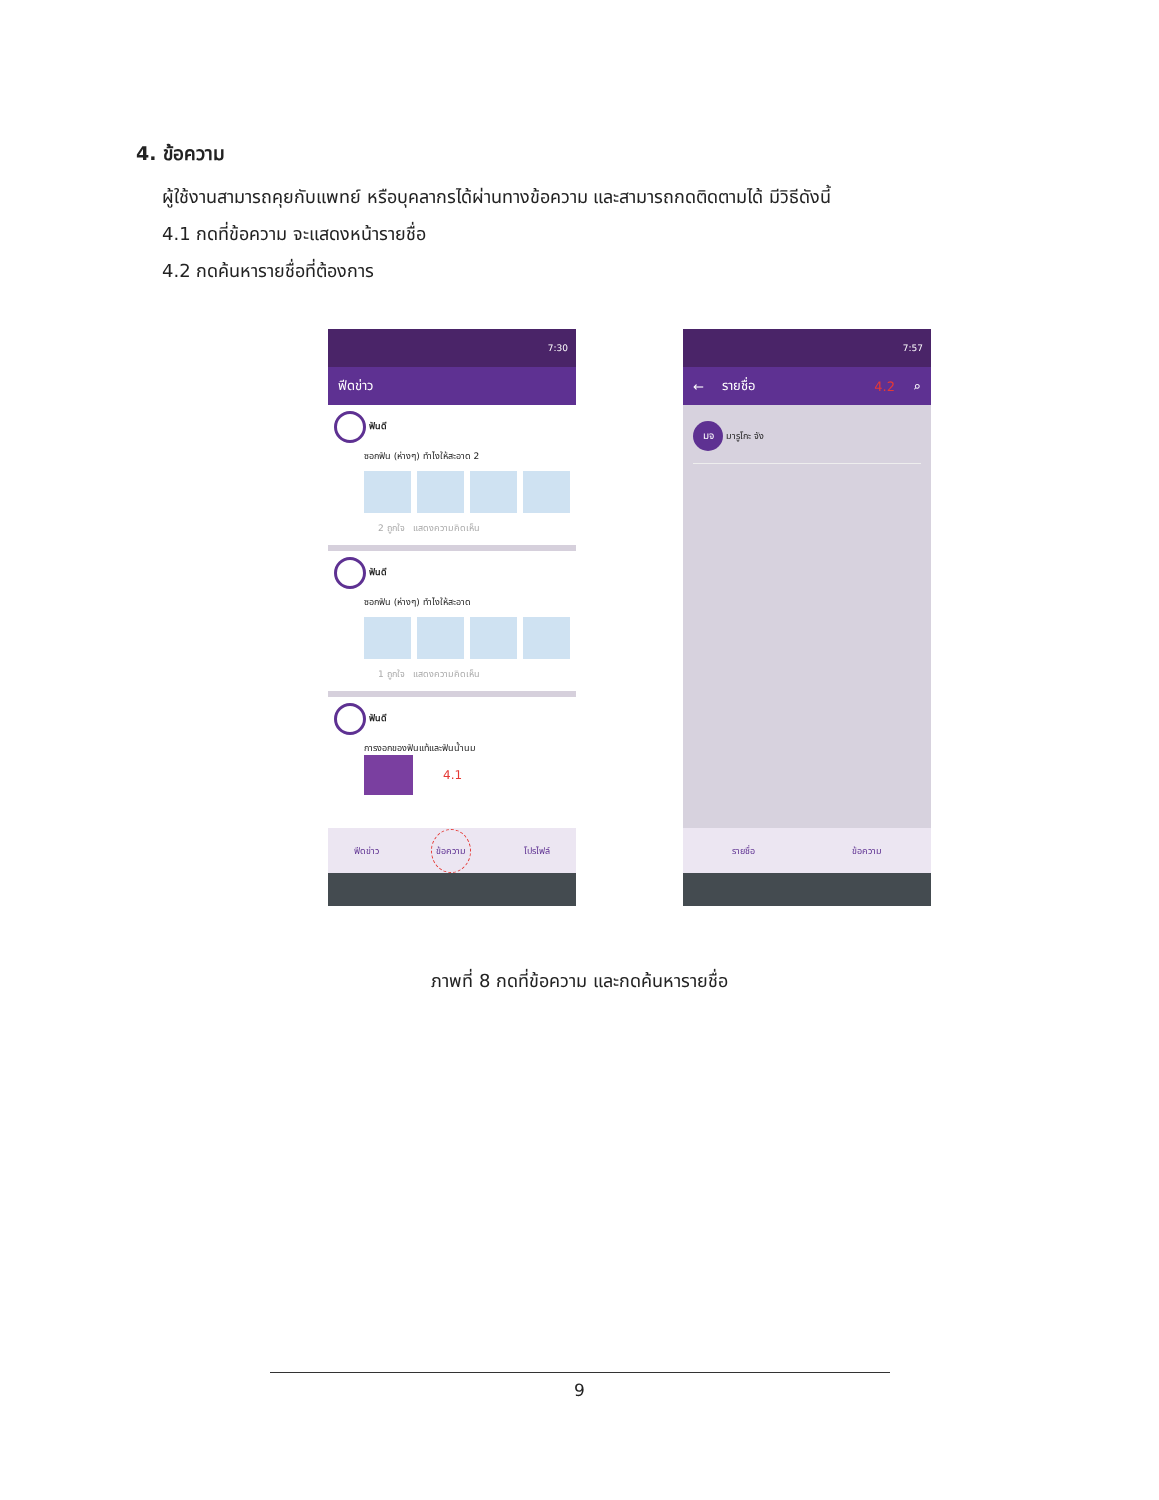4. ข้อความ
ผู้ใช้งานสามารถคุยกับแพทย์ หรือบุคลากรได้ผ่านทางข้อความ และสามารถกดติดตามได้ มีวิธีดังนี้
4.1 กดที่ข้อความ จะแสดงหน้ารายชื่อ
4.2 กดค้นหารายชื่อที่ต้องการ
7:30
ฟีดข่าว
ฟันดี
ซอกฟัน (ห่างๆ) ทำไงให้สะอาด 2
2 ถูกใจ แสดงความคิดเห็น
ฟันดี
ซอกฟัน (ห่างๆ) ทำไงให้สะอาด
1 ถูกใจ แสดงความคิดเห็น
ฟันดี
การงอกของฟันแท้และฟันน้ำนม
4.1
ฟีดข่าว ข้อความ โปรไฟล์
7:57
← รายชื่อ 4.2 ⌕
มจ มารูโกะ จัง
รายชื่อ ข้อความ
ภาพที่ 8 กดที่ข้อความ และกดค้นหารายชื่อ
9